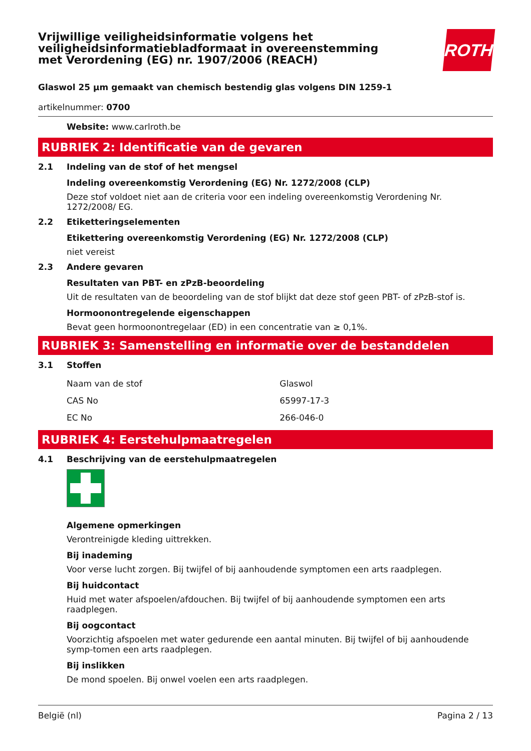Vrijwillige veiligheidsinformatie volgens het
veiligheidsinformatiebladformaat in overeenstemming
met Verordening (EG) nr. 1907/2006 (REACH)
ROTH
Glaswol 25 µm gemaakt van chemisch bestendig glas volgens DIN 1259-1
artikelnummer: 0700
Website: www.carlroth.be
RUBRIEK 2: Identificatie van de gevaren
2.1 Indeling van de stof of het mengsel
Indeling overeenkomstig Verordening (EG) Nr. 1272/2008 (CLP)
Deze stof voldoet niet aan de criteria voor een indeling overeenkomstig Verordening Nr. 1272/2008/ EG.
2.2 Etiketteringselementen
Etikettering overeenkomstig Verordening (EG) Nr. 1272/2008 (CLP)
niet vereist
2.3 Andere gevaren
Resultaten van PBT- en zPzB-beoordeling
Uit de resultaten van de beoordeling van de stof blijkt dat deze stof geen PBT- of zPzB-stof is.
Hormoonontregelende eigenschappen
Bevat geen hormoonontregelaar (ED) in een concentratie van ≥ 0,1%.
RUBRIEK 3: Samenstelling en informatie over de bestanddelen
3.1 Stoffen
| Naam van de stof | Glaswol |
| CAS No | 65997-17-3 |
| EC No | 266-046-0 |
RUBRIEK 4: Eerstehulpmaatregelen
4.1 Beschrijving van de eerstehulpmaatregelen
Algemene opmerkingen
Verontreinigde kleding uittrekken.
Bij inademing
Voor verse lucht zorgen. Bij twijfel of bij aanhoudende symptomen een arts raadplegen.
Bij huidcontact
Huid met water afspoelen/afdouchen. Bij twijfel of bij aanhoudende symptomen een arts raadplegen.
Bij oogcontact
Voorzichtig afspoelen met water gedurende een aantal minuten. Bij twijfel of bij aanhoudende symp-tomen een arts raadplegen.
Bij inslikken
De mond spoelen. Bij onwel voelen een arts raadplegen.
België (nl) Pagina 2 / 13